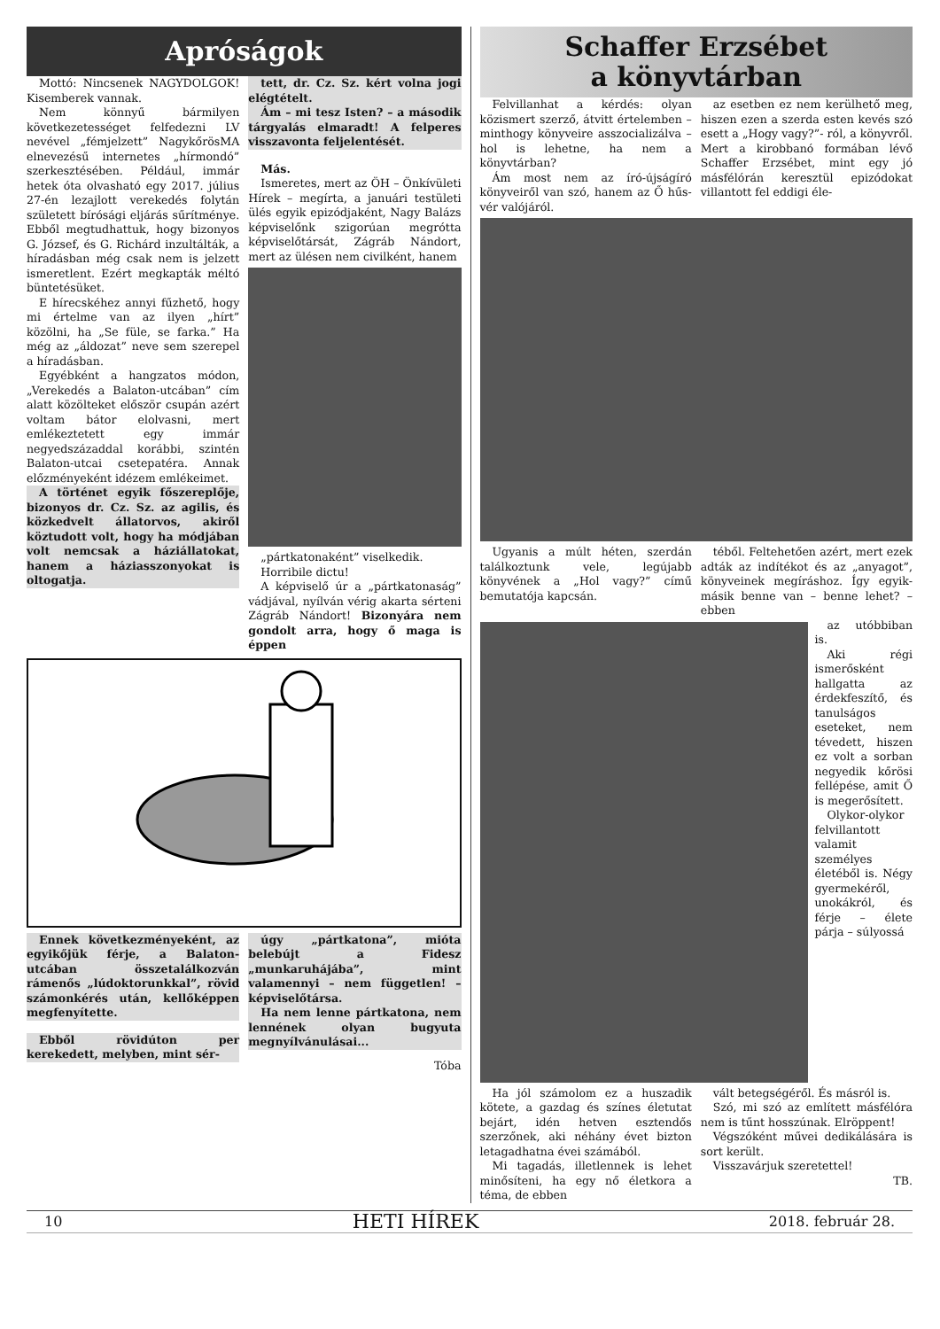Apróságok
Mottó: Nincsenek NAGYDOLGOK! Kisemberek vannak.
Nem könnyű bármilyen következetességet felfedezni LV nevével „fémjelzett” NagykőrösMA elnevezésű internetes „hírmondó” szerkesztésében. Például, immár hetek óta olvasható egy 2017. július 27-én lezajlott verekedés folytán született bírósági eljárás sűrítménye. Ebből megtudhattuk, hogy bizonyos G. József, és G. Richárd inzultálták, a híradásban még csak nem is jelzett ismeretlent. Ezért megkapták méltó büntetésüket.
E hírecskéhez annyi fűzhető, hogy mi értelme van az ilyen „hírt” közölni, ha „Se füle, se farka.” Ha még az „áldozat” neve sem szerepel a híradásban.
Egyébként a hangzatos módon, „Verekedés a Balaton-utcában” cím alatt közölteket először csupán azért voltam bátor elolvasni, mert emlékeztetett egy immár negyedszázaddal korábbi, szintén Balaton-utcai csetepatéra. Annak előzményeként idézem emlékeimet.
A történet egyik főszereplője, bizonyos dr. Cz. Sz. az agilis, és közkedvelt állatorvos, akiről köztudott volt, hogy ha módjában volt nemcsak a háziállatokat, hanem a háziasszonyokat is oltogatja.
tett, dr. Cz. Sz. kért volna jogi elégtételt.
Ám – mi tesz Isten? – a második tárgyalás elmaradt! A felperes visszavonta feljelentését.
Más.
Ismeretes, mert az ÖH – Önkívületi Hírek – megírta, a januári testületi ülés egyik epizódjaként, Nagy Balázs képviselőnk szigorúan megrótta képviselőtársát, Zágráb Nándort, mert az ülésen nem civilként, hanem
„pártkatonaként” viselkedik.
Horribile dictu!
A képviselő úr a „pártkatonaság” vádjával, nyílván vérig akarta sérteni Zágráb Nándort! Bizonyára nem gondolt arra, hogy ő maga is éppen
Ennek következményeként, az egyikőjük férje, a Balaton-utcában összetalálkozván rámenős „lúdoktorunkkal”, rövid számonkérés után, kellőképpen megfenyítette.
Ebből rövidúton per kerekedett, melyben, mint sér-
úgy „pártkatona”, mióta belebújt a Fidesz „munkaruhájába”, mint valamennyi – nem független! – képviselőtársa.
Ha nem lenne pártkatona, nem lennének olyan bugyuta megnyílvánulásai...
Tóba
Schaffer Erzsébet
a könyvtárban
Felvillanhat a kérdés: olyan közismert szerző, átvitt értelemben – minthogy könyveire asszocializálva – hol is lehetne, ha nem a könyvtárban?
Ám most nem az író-újságíró könyveiről van szó, hanem az Ő hűs-vér valójáról.
az esetben ez nem kerülhető meg, hiszen ezen a szerda esten kevés szó esett a „Hogy vagy?”- ról, a könyvről. Mert a kirobbanó formában lévő Schaffer Erzsébet, mint egy jó másfélórán keresztül epizódokat villantott fel eddigi éle-
Ugyanis a múlt héten, szerdán találkoztunk vele, legújabb könyvének a „Hol vagy?” című bemutatója kapcsán.
téből. Feltehetően azért, mert ezek adták az indítékot és az „anyagot”, könyveinek megíráshoz. Így egyik-másik benne van – benne lehet? – ebben
az utóbbiban is.
Aki régi ismerősként hallgatta az érdekfeszítő, és tanulságos eseteket, nem tévedett, hiszen ez volt a sorban negyedik kőrösi fellépése, amit Ő is megerősített.
Olykor-olykor felvillantott valamit személyes életéből is. Négy gyermekéről, unokákról, és férje – élete párja – súlyossá
Ha jól számolom ez a huszadik kötete, a gazdag és színes életutat bejárt, idén hetven esztendős szerzőnek, aki néhány évet bizton letagadhatna évei számából.
Mi tagadás, illetlennek is lehet minősíteni, ha egy nő életkora a téma, de ebben
vált betegségéről. És másról is.
Szó, mi szó az említett másfélóra nem is tűnt hosszúnak. Elröppent!
Végszóként művei dedikálására is sort került.
Visszavárjuk szeretettel!
TB.
10 HETI HÍREK 2018. február 28.